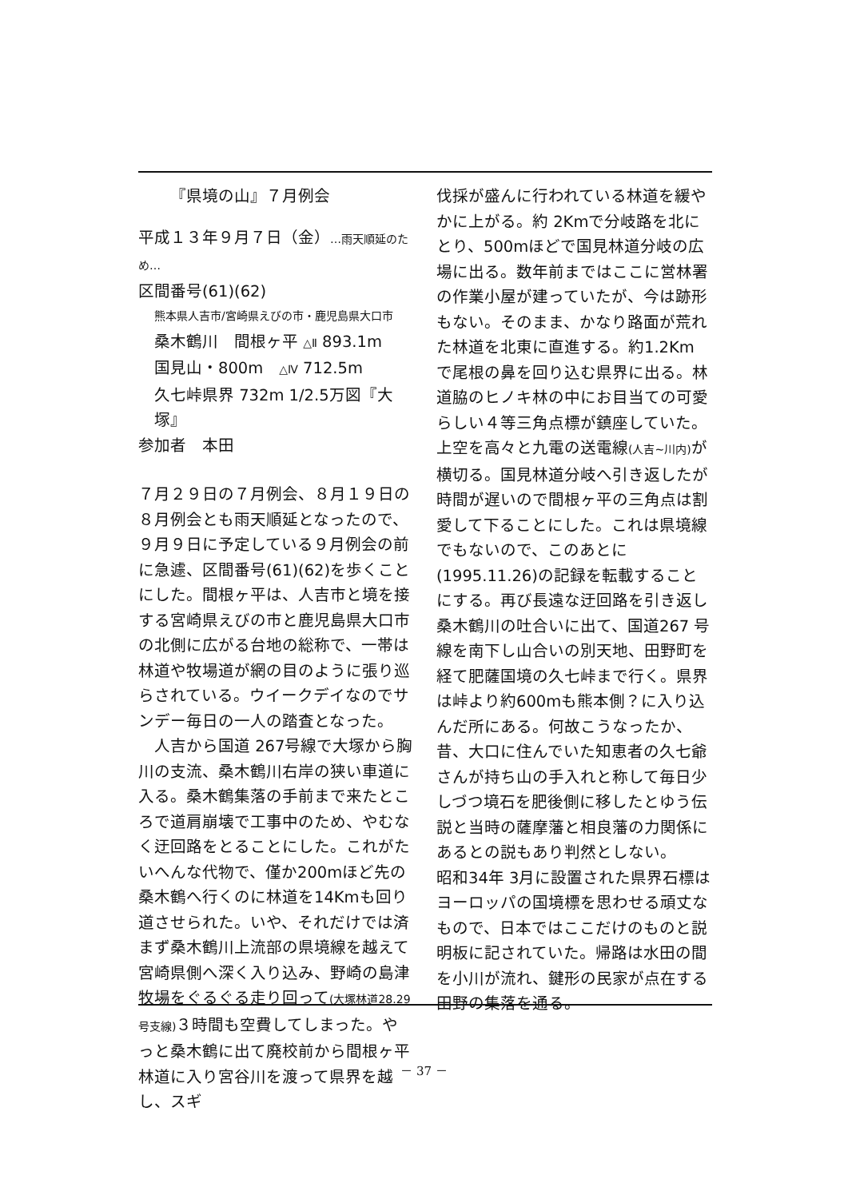『県境の山』７月例会
平成１３年９月７日（金）…雨天順延のため…
区間番号(61)(62)
熊本県人吉市/宮崎県えびの市・鹿児島県大口市
桑木鶴川　間根ヶ平 △Ⅱ 893.1m
国見山・800m　△Ⅳ 712.5m
久七峠県界 732m 1/2.5万図『大塚』
参加者　本田
７月２９日の７月例会、８月１９日の８月例会とも雨天順延となったので、９月９日に予定している９月例会の前に急遽、区間番号(61)(62)を歩くことにした。間根ヶ平は、人吉市と境を接する宮崎県えびの市と鹿児島県大口市の北側に広がる台地の総称で、一帯は林道や牧場道が網の目のように張り巡らされている。ウイークデイなのでサンデー毎日の一人の踏査となった。
　人吉から国道 267号線で大塚から胸川の支流、桑木鶴川右岸の狭い車道に入る。桑木鶴集落の手前まで来たところで道肩崩壊で工事中のため、やむなく迂回路をとることにした。これがたいへんな代物で、僅か200mほど先の桑木鶴へ行くのに林道を14Kmも回り道させられた。いや、それだけでは済まず桑木鶴川上流部の県境線を越えて宮崎県側へ深く入り込み、野崎の島津牧場をぐるぐる走り回って(大塚林道28.29号支線) ３時間も空費してしまった。やっと桑木鶴に出て廃校前から間根ヶ平林道に入り宮谷川を渡って県界を越し、スギ
伐採が盛んに行われている林道を緩やかに上がる。約 2Kmで分岐路を北にとり、500mほどで国見林道分岐の広場に出る。数年前まではここに営林署の作業小屋が建っていたが、今は跡形もない。そのまま、かなり路面が荒れた林道を北東に直進する。約1.2Km で尾根の鼻を回り込む県界に出る。林道脇のヒノキ林の中にお目当ての可愛らしい４等三角点標が鎮座していた。上空を高々と九電の送電線(人吉~川内) が横切る。国見林道分岐へ引き返したが時間が遅いので間根ヶ平の三角点は割愛して下ることにした。これは県境線でもないので、このあとに(1995.11.26)の記録を転載することにする。再び長遠な迂回路を引き返し桑木鶴川の吐合いに出て、国道267 号線を南下し山合いの別天地、田野町を経て肥薩国境の久七峠まで行く。県界は峠より約600mも熊本側？に入り込んだ所にある。何故こうなったか、昔、大口に住んでいた知恵者の久七爺さんが持ち山の手入れと称して毎日少しづつ境石を肥後側に移したとゆう伝説と当時の薩摩藩と相良藩の力関係にあるとの説もあり判然としない。
昭和34年 3月に設置された県界石標はヨーロッパの国境標を思わせる頑丈なもので、日本ではここだけのものと説明板に記されていた。帰路は水田の間を小川が流れ、鍵形の民家が点在する田野の集落を通る。
－ 37 －